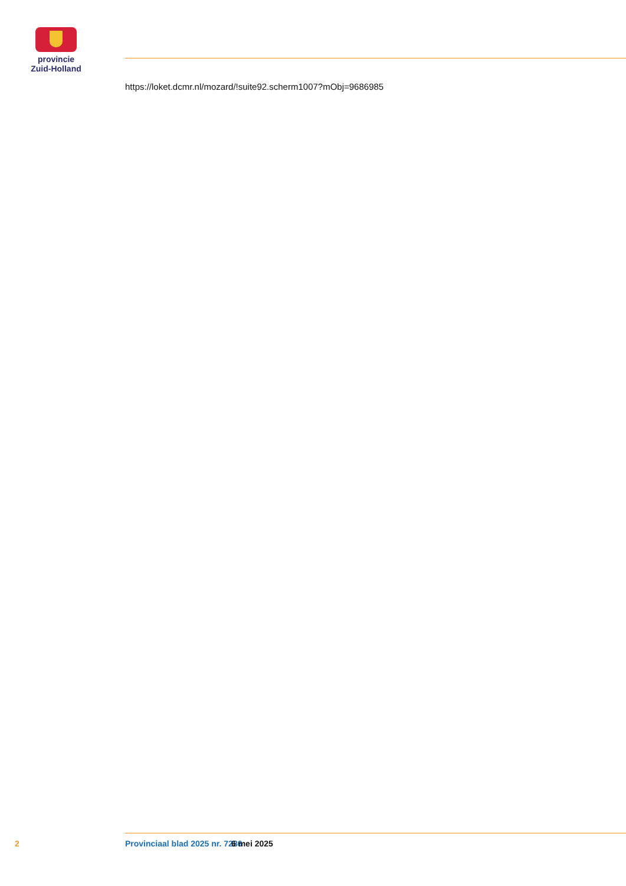provincie
Zuid-Holland
https://loket.dcmr.nl/mozard/!suite92.scherm1007?mObj=9686985
2 Provinciaal blad 2025 nr. 7286 6 mei 2025